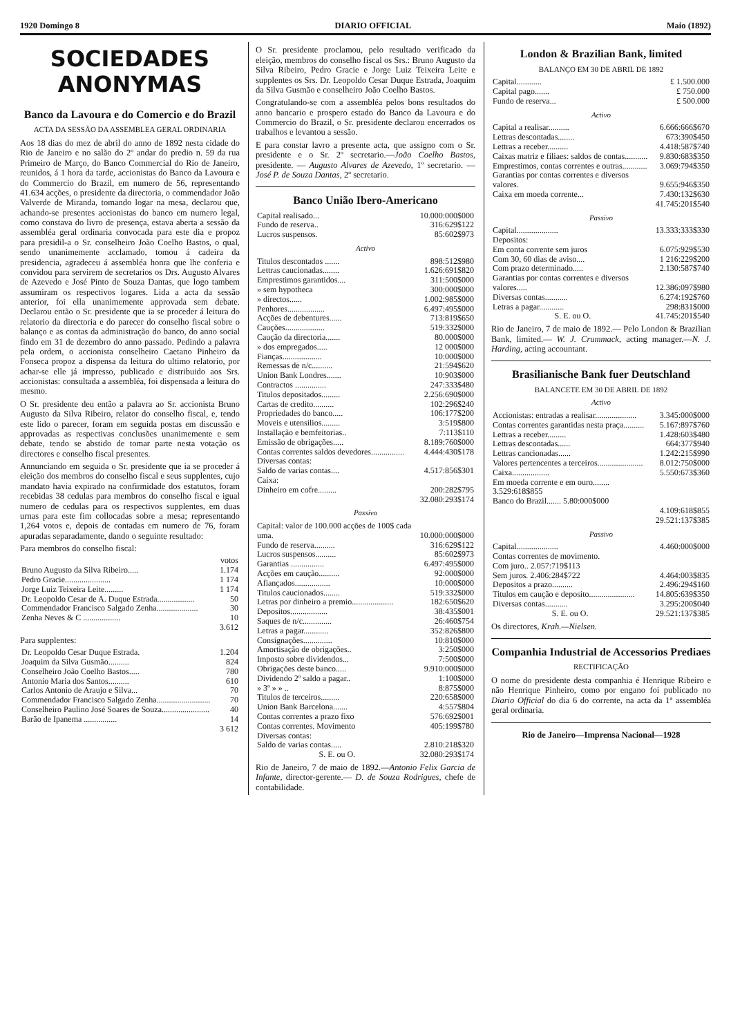1920 Domingo 8 DIARIO OFFICIAL Maio (1892)
SOCIEDADES ANONYMAS
Banco da Lavoura e do Comercio e do Brazil
ACTA DA SESSÃO DA ASSEMBLEA GERAL ORDINARIA
Aos 18 dias do mez de abril do anno de 1892 nesta cidade do Rio de Janeiro e no salão do 2º andar do predio n. 59 da rua Primeiro de Março, do Banco Commercial do Rio de Janeiro, reunidos, á 1 hora da tarde, accionistas do Banco da Lavoura e do Commercio do Brazil, em numero de 56, representando 41.634 acções, o presidente da directoria, o commendador João Valverde de Miranda, tomando logar na mesa, declarou que, achando-se presentes accionistas do banco em numero legal, como constava do livro de presença, estava aberta a sessão da assembléa geral ordinaria convocada para este dia e propoz para presidil-a o Sr. conselheiro João Coelho Bastos, o qual, sendo unanimemente acclamado, tomou á cadeira da presidencia, agradeceu á assembléa honra que lhe conferia e convidou para servirem de secretarios os Drs. Augusto Alvares de Azevedo e José Pinto de Souza Dantas, que logo tambem assumiram os respectivos logares. Lida a acta da sessão anterior, foi ella unanimemente approvada sem debate. Declarou então o Sr. presidente que ia se proceder á leitura do relatorio da directoria e do parecer do conselho fiscal sobre o balanço e as contas da administração do banco, do anno social findo em 31 de dezembro do anno passado. Pedindo a palavra pela ordem, o accionista conselheiro Caetano Pinheiro da Fonseca propoz a dispensa da leitura do ultimo relatorio, por achar-se elle já impresso, publicado e distribuido aos Srs. accionistas: consultada a assembléa, foi dispensada a leitura do mesmo.
O Sr. presidente deu então a palavra ao Sr. accionista Bruno Augusto da Silva Ribeiro, relator do conselho fiscal, e, tendo este lido o parecer, foram em seguida postas em discussão e approvadas as respectivas conclusões unanimemente e sem debate, tendo se abstido de tomar parte nesta votação os directores e conselho fiscal presentes.
Annunciando em seguida o Sr. presidente que ia se proceder á eleição dos membros do conselho fiscal e seus supplentes, cujo mandato havia expirado na confirmidade dos estatutos, foram recebidas 38 cedulas para membros do conselho fiscal e igual numero de cedulas para os respectivos supplentes, em duas urnas para este fim collocadas sobre a mesa; representando 1,264 votos e, depois de contadas em numero de 76, foram apuradas separadamente, dando o seguinte resultado:
Para membros do conselho fiscal:
| | votos |
| Bruno Augusto da Silva Ribeiro..... | 1.174 |
| Pedro Gracie...................... | 1 174 |
| Jorge Luiz Teixeira Leite......... | 1 174 |
| Dr. Leopoldo Cesar de A. Duque Estrada.................. | 50 |
| Commendador Francisco Salgado Zenha.................... | 30 |
| Zenha Neves & C .................. | 10 |
| | 3.612 |
Para supplentes:
| Dr. Leopoldo Cesar Duque Estrada. | 1.204 |
| Joaquim da Silva Gusmão.......... | 824 |
| Conselheiro João Coelho Bastos..... | 780 |
| Antonio Maria dos Santos.......... | 610 |
| Carlos Antonio de Araujo e Silva... | 70 |
| Commendador Francisco Salgado Zenha.......................... | 70 |
| Conselheiro Paulino José Soares de Souza....................... | 40 |
| Barão de Ipanema ................ | 14 |
| | 3 612 |
O Sr. presidente proclamou, pelo resultado verificado da eleição, membros do conselho fiscal os Srs.: Bruno Augusto da Silva Ribeiro, Pedro Gracie e Jorge Luiz Teixeira Leite e supplentes os Srs. Dr. Leopoldo Cesar Duque Estrada, Joaquim da Silva Gusmão e conselheiro João Coelho Bastos.
Congratulando-se com a assembléa pelos bons resultados do anno bancario e prospero estado do Banco da Lavoura e do Commercio do Brazil, o Sr. presidente declarou encerrados os trabalhos e levantou a sessão.
E para constar lavro a presente acta, que assigno com o Sr. presidente e o Sr. 2º secretario.—João Coelho Bastos, presidente. — Augusto Alvares de Azevedo, 1º secretario. — José P. de Souza Dantas, 2º secretario.
Banco União Ibero-Americano
| Capital realisado... | 10.000:000$000 |
| Fundo de reserva.. | 316:629$122 |
| Lucros suspensos. | 85:602$973 |
Activo
| Titulos descontados ....... | 898:512$980 |
| Lettras caucionadas........ | 1.626:691$820 |
| Emprestimos garantidos.... | 311:500$000 |
| » sem hypotheca | 300:000$000 |
| » directos...... | 1.002:985$000 |
| Penhores.................. | 6.497:495$000 |
| Acções de debentures...... | 713:819$650 |
| Cauções................... | 519:332$000 |
| Caução da directoria....... | 80.000$000 |
| » dos empregados..... | 12 000$000 |
| Fianças................... | 10:000$000 |
| Remessas de n/c.......... | 21:594$620 |
| Union Bank Londres....... | 10:903$000 |
| Contractos ............... | 247:333$480 |
| Titulos depositados......... | 2.256:690$000 |
| Cartas de credito.......... | 102:296$240 |
| Propriedades do banco..... | 106:177$200 |
| Moveis e utensilios......... | 3:519$800 |
| Installação e bemfeitorias.. | 7:113$110 |
| Emissão de obrigações..... | 8.189:760$000 |
| Contas correntes saldos devedores................ | 4.444:430$178 |
| Diversas contas: Saldo de varias contas.... | 4.517:856$301 |
| Caixa: Dinheiro em cofre......... | 200:282$795 |
| | 32.080:293$174 |
Passivo
| Capital: valor de 100.000 acções de 100$ cada uma. | 10.000:000$000 |
| Fundo de reserva.......... | 316:629$122 |
| Lucros suspensos.......... | 85:602$973 |
| Garantias ................ | 6.497:495$000 |
| Acções em caução.......... | 92:000$000 |
| Afiançados................. | 10:000$000 |
| Titulos caucionados........ | 519:332$000 |
| Letras por dinheiro a premio.................... | 182:650$620 |
| Depositos.................. | 38:435$001 |
| Saques de n/c.............. | 26:460$754 |
| Letras a pagar............ | 352:826$800 |
| Consignações.............. | 10:810$000 |
| Amortisação de obrigações.. | 3:250$000 |
| Imposto sobre dividendos... | 7:500$000 |
| Obrigações deste banco..... | 9.910:000$000 |
| Dividendo 2º saldo a pagar.. | 1:100$000 |
| » 3º » » .. | 8:875$000 |
| Titulos de terceiros......... | 220:658$000 |
| Union Bank Barcelona....... | 4:557$804 |
| Contas correntes a prazo fixo | 576:692$001 |
| Contas correntes. Movimento | 405:199$780 |
| Diversas contas: Saldo de varias contas..... | 2.810:218$320 |
| S. E. ou O. | 32.080:293$174 |
Rio de Janeiro, 7 de maio de 1892.—Antonio Felix Garcia de Infante, director-gerente.— D. de Souza Rodrigues, chefe de contabilidade.
London & Brazilian Bank, limited
BALANÇO EM 30 DE ABRIL DE 1892
| Capital............ | £ 1.500.000 |
| Capital pago....... | £ 750.000 |
| Fundo de reserva... | £ 500.000 |
Activo
| Capital a realisar.......... | 6.666:666$670 |
| Lettras descontadas........ | 673:390$450 |
| Lettras a receber.......... | 4.418:587$740 |
| Caixas matriz e filiaes: saldos de contas........... | 9.830:683$350 |
| Emprestimos, contas correntes e outras............ | 3.069:794$350 |
| Garantias por contas correntes e diversos valores. | 9.655:946$350 |
| Caixa em moeda corrente... | 7.430:132$630 |
| | 41.745:201$540 |
Passivo
| Capital.................... | 13.333:333$330 |
| Depositos: Em conta corrente sem juros | 6.075:929$530 |
| Com 30, 60 dias de aviso.... | 1 216:229$200 |
| Com prazo determinado..... | 2.130:587$740 |
| Garantias por contas correntes e diversos valores..... | 12.386:097$980 |
| Diversas contas........... | 6.274:192$760 |
| Letras a pagar............ | 298:831$000 |
| S. E. ou O. | 41.745:201$540 |
Rio de Janeiro, 7 de maio de 1892.— Pelo London & Brazilian Bank, limited.— W. J. Crummack, acting manager.—N. J. Harding, acting accountant.
Brasilianische Bank fuer Deutschland
BALANCETE EM 30 DE ABRIL DE 1892
Activo
| Accionistas: entradas a realisar.................... | 3.345:000$000 |
| Contas correntes garantidas nesta praça.......... | 5.167:897$760 |
| Lettras a receber......... | 1.428:603$480 |
| Lettras descontadas...... | 664:377$940 |
| Lettras cancionadas...... | 1.242:215$990 |
| Valores pertencentes a terceiros...................... | 8.012:750$000 |
| Caixa.................. | 5.550:673$360 |
| Em moeda corrente e em ouro........ 3.529:618$855 | |
| Banco do Brazil....... 5.80:000$000 | |
| | 4.109:618$855 |
| | 29.521:137$385 |
Passivo
| Capital.................... | 4.460:000$000 |
| Contas correntes de movimento. Com juro.. 2.057:719$113 Sem juros. 2.406:284$722 | 4.464:003$835 |
| Depositos a prazo.......... | 2.496:294$160 |
| Titulos em caução e deposito...................... | 14.805:639$350 |
| Diversas contas........... | 3.295:200$040 |
| S. E. ou O. | 29.521:137$385 |
Os directores, Krah.—Nielsen.
Companhia Industrial de Accessorios Prediaes
RECTIFICAÇÃO
O nome do presidente desta companhia é Henrique Ribeiro e não Henrique Pinheiro, como por engano foi publicado no Diario Official do dia 6 do corrente, na acta da 1ª assembléa geral ordinaria.
Rio de Janeiro—Imprensa Nacional—1928